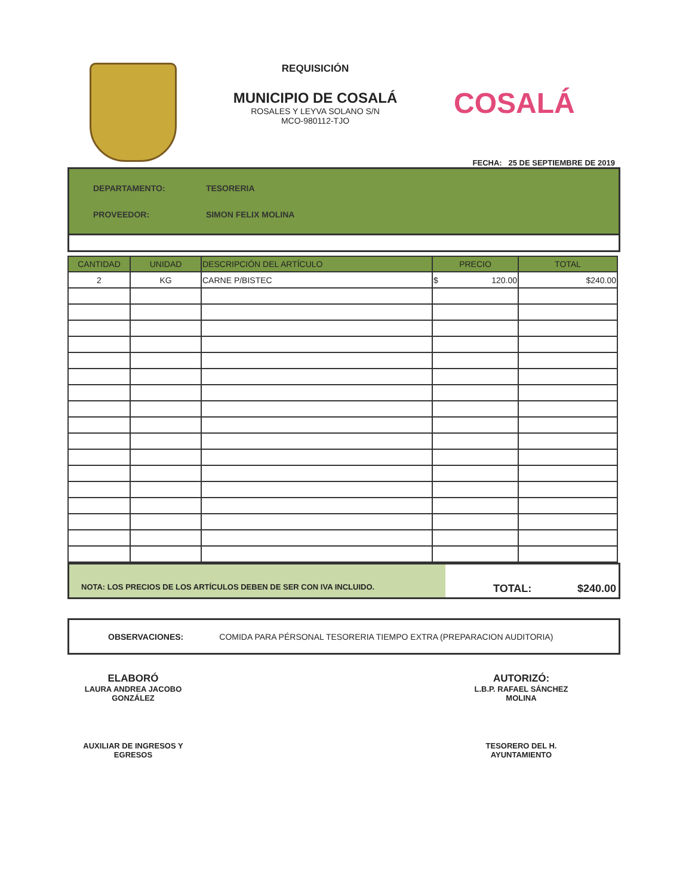REQUISICIÓN
MUNICIPIO DE COSALÁ
ROSALES Y LEYVA SOLANO S/N
MCO-980112-TJO
COSALÁ
FECHA: 25 DE SEPTIEMBRE DE 2019
DEPARTAMENTO: TESORERIA
PROVEEDOR: SIMON FELIX MOLINA
| CANTIDAD | UNIDAD | DESCRIPCIÓN DEL ARTÍCULO | PRECIO | TOTAL |
| --- | --- | --- | --- | --- |
| 2 | KG | CARNE P/BISTEC | $ 120.00 | $240.00 |
NOTA: LOS PRECIOS DE LOS ARTÍCULOS DEBEN DE SER CON IVA INCLUIDO.
TOTAL: $240.00
OBSERVACIONES: COMIDA PARA PÉRSONAL TESORERIA TIEMPO EXTRA (PREPARACION AUDITORIA)
ELABORÓ
LAURA ANDREA JACOBO GONZÁLEZ
AUXILIAR DE INGRESOS Y EGRESOS
AUTORIZÓ:
L.B.P. RAFAEL SÁNCHEZ MOLINA
TESORERO DEL H. AYUNTAMIENTO